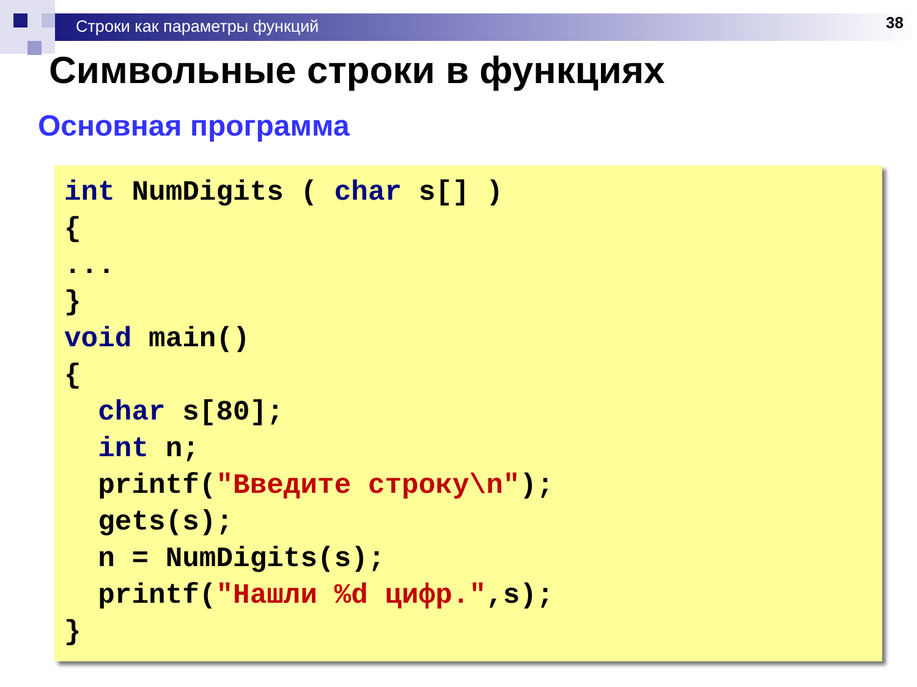Строки как параметры функций 38
Символьные строки в функциях
Основная программа
int NumDigits ( char s[] ) { ... } void main() { char s[80]; int n; printf("Введите строку\n"); gets(s); n = NumDigits(s); printf("Нашли %d цифр.",s); }